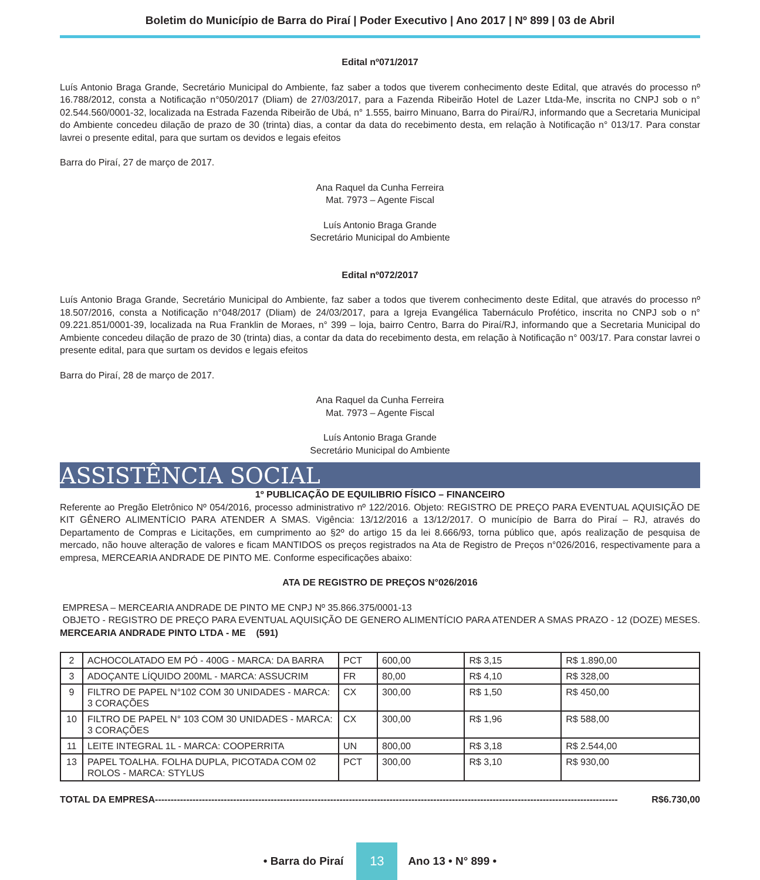Boletim do Município de Barra do Piraí | Poder Executivo | Ano 2017 | Nº 899 | 03 de Abril
Edital nº071/2017
Luís Antonio Braga Grande, Secretário Municipal do Ambiente, faz saber a todos que tiverem conhecimento deste Edital, que através do processo nº 16.788/2012, consta a Notificação n°050/2017 (Dliam) de 27/03/2017, para a Fazenda Ribeirão Hotel de Lazer Ltda-Me, inscrita no CNPJ sob o n° 02.544.560/0001-32, localizada na Estrada Fazenda Ribeirão de Ubá, n° 1.555, bairro Minuano, Barra do Piraí/RJ, informando que a Secretaria Municipal do Ambiente concedeu dilação de prazo de 30 (trinta) dias, a contar da data do recebimento desta, em relação à Notificação n° 013/17. Para constar lavrei o presente edital, para que surtam os devidos e legais efeitos
Barra do Piraí, 27 de março de 2017.
Ana Raquel da Cunha Ferreira
Mat. 7973 – Agente Fiscal
Luís Antonio Braga Grande
Secretário Municipal do Ambiente
Edital nº072/2017
Luís Antonio Braga Grande, Secretário Municipal do Ambiente, faz saber a todos que tiverem conhecimento deste Edital, que através do processo nº 18.507/2016, consta a Notificação n°048/2017 (Dliam) de 24/03/2017, para a Igreja Evangélica Tabernáculo Profético, inscrita no CNPJ sob o n° 09.221.851/0001-39, localizada na Rua Franklin de Moraes, n° 399 – loja, bairro Centro, Barra do Piraí/RJ, informando que a Secretaria Municipal do Ambiente concedeu dilação de prazo de 30 (trinta) dias, a contar da data do recebimento desta, em relação à Notificação n° 003/17. Para constar lavrei o presente edital, para que surtam os devidos e legais efeitos
Barra do Piraí, 28 de março de 2017.
Ana Raquel da Cunha Ferreira
Mat. 7973 – Agente Fiscal
Luís Antonio Braga Grande
Secretário Municipal do Ambiente
ASSISTÊNCIA SOCIAL
1º PUBLICAÇÃO DE EQUILIBRIO FÍSICO – FINANCEIRO
Referente ao Pregão Eletrônico Nº 054/2016, processo administrativo nº 122/2016. Objeto: REGISTRO DE PREÇO PARA EVENTUAL AQUISIÇÃO DE KIT GÊNERO ALIMENTÍCIO PARA ATENDER A SMAS. Vigência: 13/12/2016 a 13/12/2017. O município de Barra do Piraí – RJ, através do Departamento de Compras e Licitações, em cumprimento ao §2º do artigo 15 da lei 8.666/93, torna público que, após realização de pesquisa de mercado, não houve alteração de valores e ficam MANTIDOS os preços registrados na Ata de Registro de Preços n°026/2016, respectivamente para a empresa, MERCEARIA ANDRADE DE PINTO ME. Conforme especificações abaixo:
ATA DE REGISTRO DE PREÇOS N°026/2016
EMPRESA – MERCEARIA ANDRADE DE PINTO ME CNPJ Nº 35.866.375/0001-13
OBJETO - REGISTRO DE PREÇO PARA EVENTUAL AQUISIÇÃO DE GENERO ALIMENTÍCIO PARA ATENDER A SMAS PRAZO - 12 (DOZE) MESES.
MERCEARIA ANDRADE PINTO LTDA - ME (591)
| 2 | ACHOCOLATADO EM PÓ - 400G - MARCA: DA BARRA | PCT | 600,00 | R$ 3,15 | R$ 1.890,00 |
| 3 | ADOÇANTE LÍQUIDO 200ML - MARCA: ASSUCRIM | FR | 80,00 | R$ 4,10 | R$ 328,00 |
| 9 | FILTRO DE PAPEL N°102 COM 30 UNIDADES - MARCA: 3 CORAÇÕES | CX | 300,00 | R$ 1,50 | R$ 450,00 |
| 10 | FILTRO DE PAPEL N° 103 COM 30 UNIDADES - MARCA: 3 CORAÇÕES | CX | 300,00 | R$ 1,96 | R$ 588,00 |
| 11 | LEITE INTEGRAL 1L - MARCA: COOPERRITA | UN | 800,00 | R$ 3,18 | R$ 2.544,00 |
| 13 | PAPEL TOALHA. FOLHA DUPLA, PICOTADA COM 02 ROLOS - MARCA: STYLUS | PCT | 300,00 | R$ 3,10 | R$ 930,00 |
TOTAL DA EMPRESA ---------------------------------------------------------------------------------------------------------------------------------------------------- R$6.730,00
• Barra do Piraí 13 Ano 13 • N° 899 •